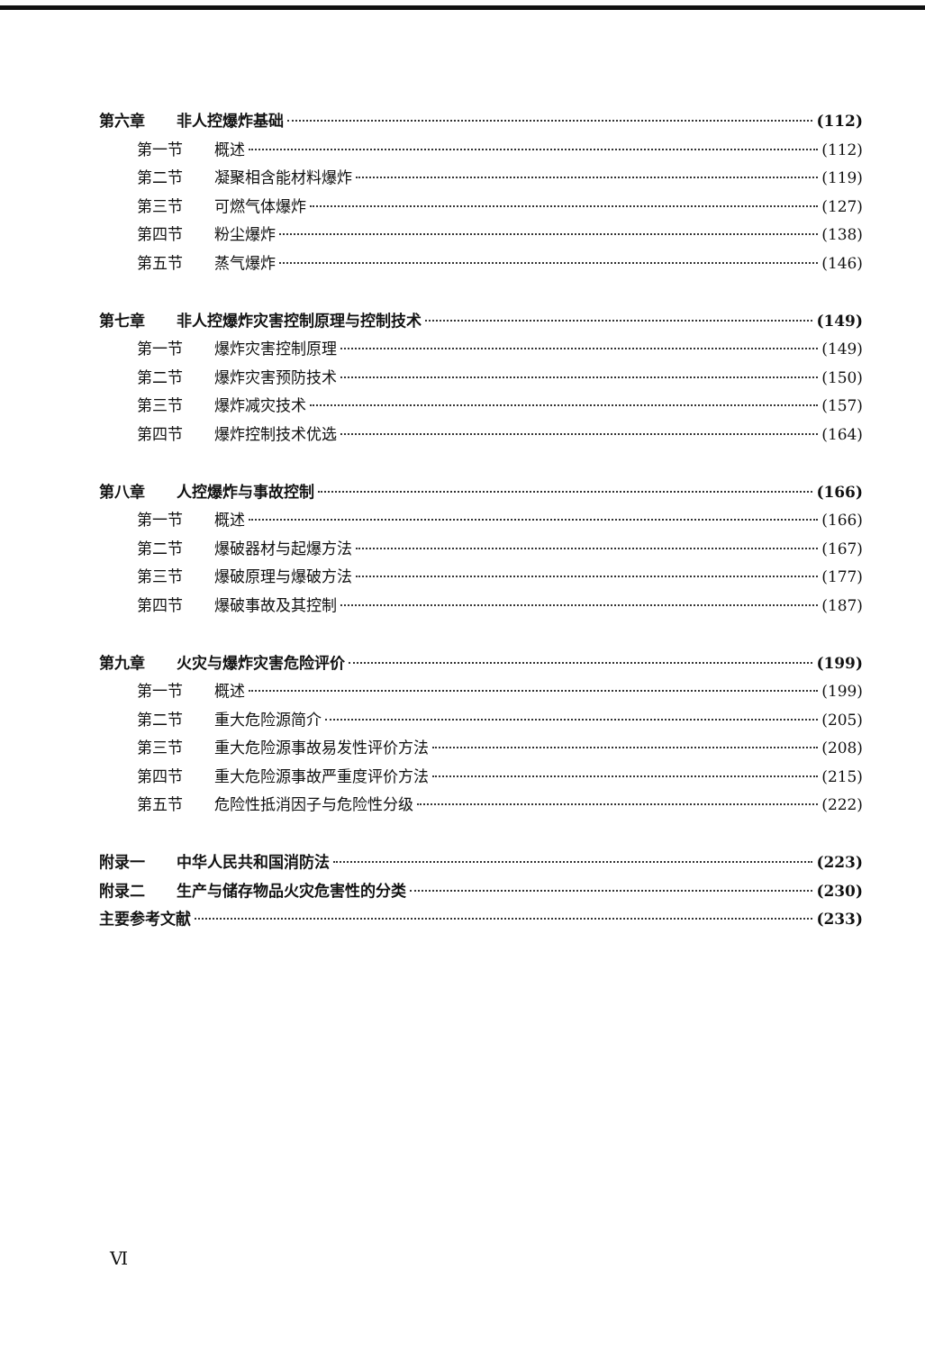第六章 非人控爆炸基础 (112)
第一节 概述 (112)
第二节 凝聚相含能材料爆炸 (119)
第三节 可燃气体爆炸 (127)
第四节 粉尘爆炸 (138)
第五节 蒸气爆炸 (146)
第七章 非人控爆炸灾害控制原理与控制技术 (149)
第一节 爆炸灾害控制原理 (149)
第二节 爆炸灾害预防技术 (150)
第三节 爆炸减灾技术 (157)
第四节 爆炸控制技术优选 (164)
第八章 人控爆炸与事故控制 (166)
第一节 概述 (166)
第二节 爆破器材与起爆方法 (167)
第三节 爆破原理与爆破方法 (177)
第四节 爆破事故及其控制 (187)
第九章 火灾与爆炸灾害危险评价 (199)
第一节 概述 (199)
第二节 重大危险源简介 (205)
第三节 重大危险源事故易发性评价方法 (208)
第四节 重大危险源事故严重度评价方法 (215)
第五节 危险性抵消因子与危险性分级 (222)
附录一 中华人民共和国消防法 (223)
附录二 生产与储存物品火灾危害性的分类 (230)
主要参考文献 (233)
Ⅵ